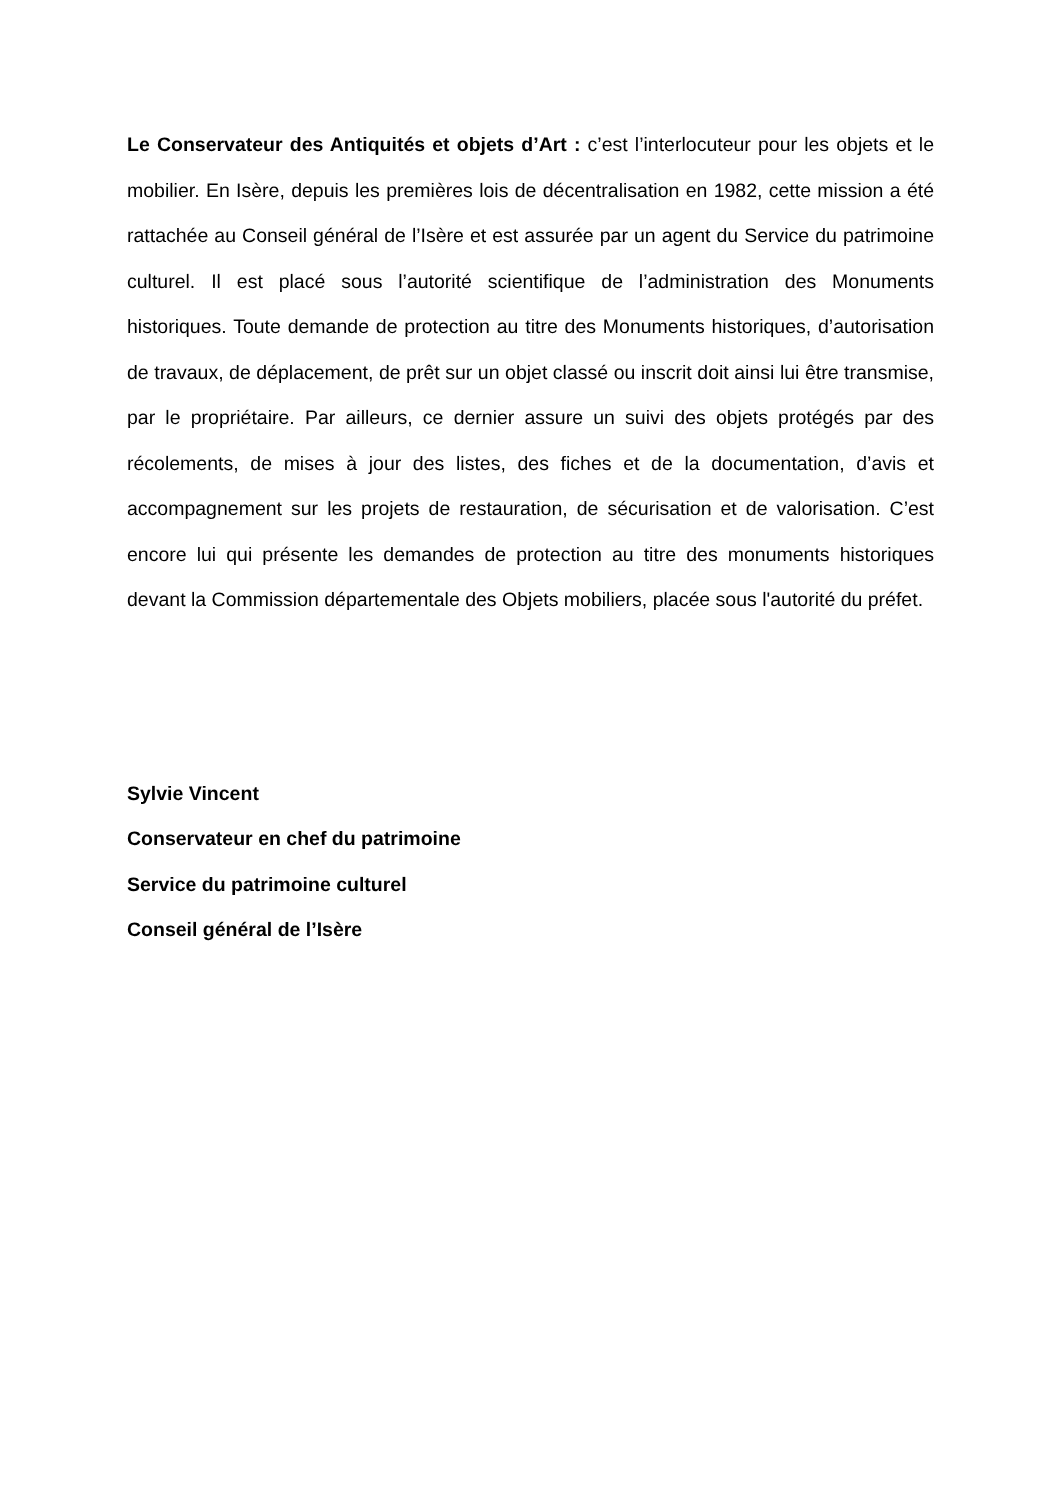Le Conservateur des Antiquités et objets d’Art : c’est l’interlocuteur pour les objets et le mobilier. En Isère, depuis les premières lois de décentralisation en 1982, cette mission a été rattachée au Conseil général de l’Isère et est assurée par un agent du Service du patrimoine culturel. Il est placé sous l’autorité scientifique de l’administration des Monuments historiques. Toute demande de protection au titre des Monuments historiques, d’autorisation de travaux, de déplacement, de prêt sur un objet classé ou inscrit doit ainsi lui être transmise, par le propriétaire. Par ailleurs, ce dernier assure un suivi des objets protégés par des récolements, de mises à jour des listes, des fiches et de la documentation, d’avis et accompagnement sur les projets de restauration, de sécurisation et de valorisation. C’est encore lui qui présente les demandes de protection au titre des monuments historiques devant la Commission départementale des Objets mobiliers, placée sous l'autorité du préfet.
Sylvie Vincent
Conservateur en chef du patrimoine
Service du patrimoine culturel
Conseil général de l’Isère